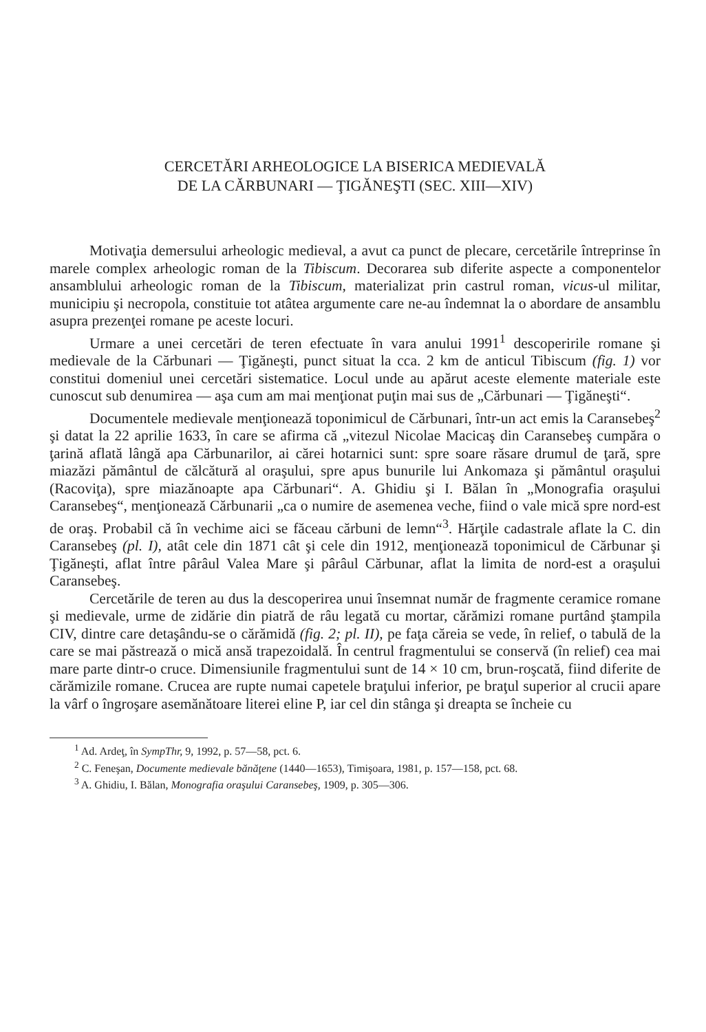CERCETĂRI ARHEOLOGICE LA BISERICA MEDIEVALĂ
DE LA CĂRBUNARI — ŢIGĂNEŞTI (SEC. XIII—XIV)
Motivaţia demersului arheologic medieval, a avut ca punct de plecare, cercetările întreprinse în marele complex arheologic roman de la Tibiscum. Decorarea sub diferite aspecte a componentelor ansamblului arheologic roman de la Tibiscum, materializat prin castrul roman, vicus-ul militar, municipiu şi necropola, constituie tot atâtea argumente care ne-au îndemnat la o abordare de ansamblu asupra prezenţei romane pe aceste locuri.
Urmare a unei cercetări de teren efectuate în vara anului 1991<sup>1</sup> descoperirile romane şi medievale de la Cărbunari — Ţigăneşti, punct situat la cca. 2 km de anticul Tibiscum (fig. 1) vor constitui domeniul unei cercetări sistematice. Locul unde au apărut aceste elemente materiale este cunoscut sub denumirea — aşa cum am mai menţionat puţin mai sus de „Cărbunari — Ţigăneşti“.
Documentele medievale menţionează toponimicul de Cărbunari, într-un act emis la Caransebeş<sup>2</sup> şi datat la 22 aprilie 1633, în care se afirma că „vitezul Nicolae Macicaş din Caransebeş cumpăra o ţarină aflată lângă apa Cărbunarilor, ai cărei hotarnici sunt: spre soare răsare drumul de ţară, spre miazăzi pământul de călcătură al oraşului, spre apus bunurile lui Ankomaza şi pământul oraşului (Racoviţa), spre miazănoapte apa Cărbunari“. A. Ghidiu şi I. Bălan în „Monografia oraşului Caransebeş“, menţionează Cărbunarii „ca o numire de asemenea veche, fiind o vale mică spre nord-est de oraş. Probabil că în vechime aici se făceau cărbuni de lemn“<sup>3</sup>. Hărţile cadastrale aflate la C. din Caransebeş (pl. I), atât cele din 1871 cât şi cele din 1912, menţionează toponimicul de Cărbunar şi Ţigăneşti, aflat între pârâul Valea Mare şi pârâul Cărbunar, aflat la limita de nord-est a oraşului Caransebeş.
Cercetările de teren au dus la descoperirea unui însemnat număr de fragmente ceramice romane şi medievale, urme de zidărie din piatră de râu legată cu mortar, cărămizi romane purtând ştampila CIV, dintre care detaşându-se o cărămidă (fig. 2; pl. II), pe faţa căreia se vede, în relief, o tabulă de la care se mai păstrează o mică ansă trapezoidală. În centrul fragmentului se conservă (în relief) cea mai mare parte dintr-o cruce. Dimensiunile fragmentului sunt de 14 × 10 cm, brun-roşcată, fiind diferite de cărămizile romane. Crucea are rupte numai capetele braţului inferior, pe braţul superior al crucii apare la vârf o îngroşare asemănătoare literei eline P, iar cel din stânga şi dreapta se încheie cu
<sup>1</sup> Ad. Ardeţ, în SympThr, 9, 1992, p. 57—58, pct. 6.
<sup>2</sup> C. Feneşan, Documente medievale bănăţene (1440—1653), Timişoara, 1981, p. 157—158, pct. 68.
<sup>3</sup> A. Ghidiu, I. Bălan, Monografia oraşului Caransebeş, 1909, p. 305—306.